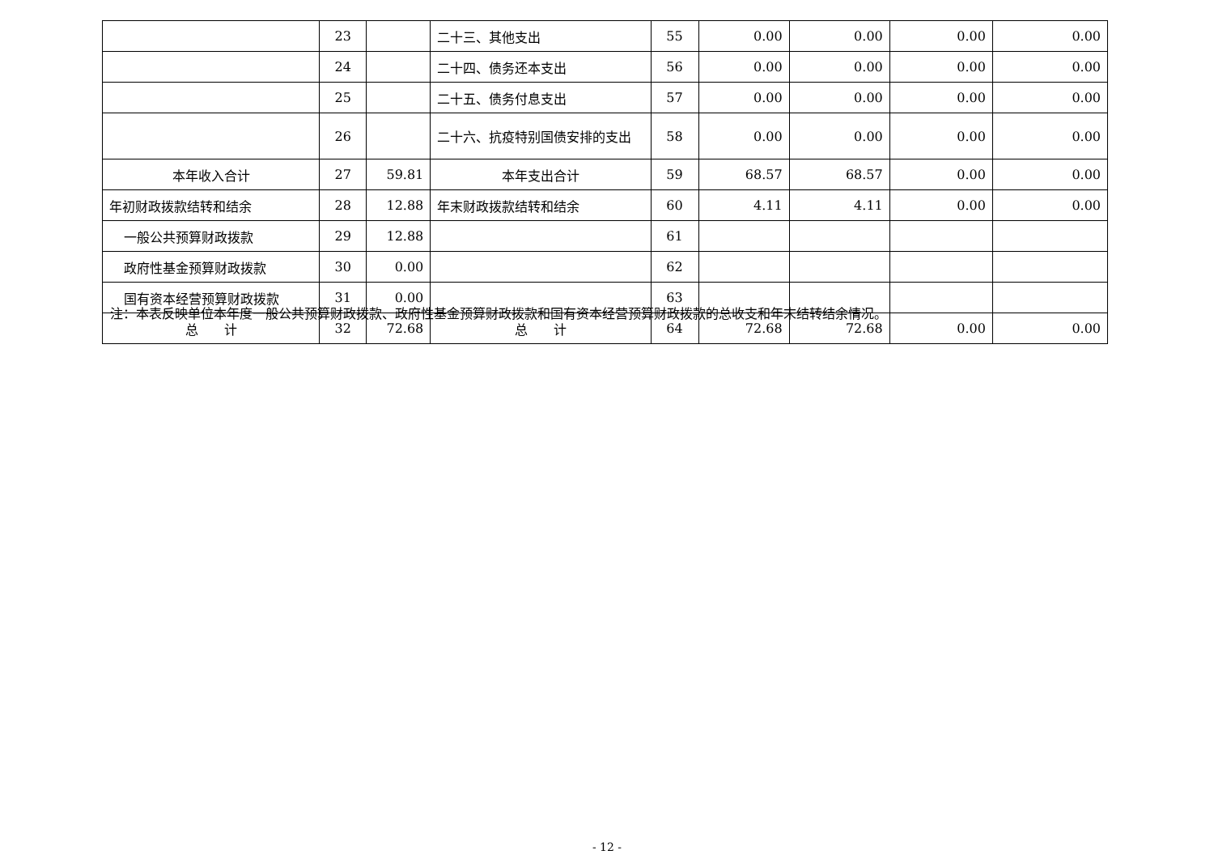| | 23 | | 二十三、其他支出 | 55 | 0.00 | 0.00 | 0.00 | 0.00 |
| | 24 | | 二十四、债务还本支出 | 56 | 0.00 | 0.00 | 0.00 | 0.00 |
| | 25 | | 二十五、债务付息支出 | 57 | 0.00 | 0.00 | 0.00 | 0.00 |
| | 26 | | 二十六、抗疫特别国债安排的支出 | 58 | 0.00 | 0.00 | 0.00 | 0.00 |
| 本年收入合计 | 27 | 59.81 | 本年支出合计 | 59 | 68.57 | 68.57 | 0.00 | 0.00 |
| 年初财政拨款结转和结余 | 28 | 12.88 | 年末财政拨款结转和结余 | 60 | 4.11 | 4.11 | 0.00 | 0.00 |
| 一般公共预算财政拨款 | 29 | 12.88 | | 61 | | | | |
| 政府性基金预算财政拨款 | 30 | 0.00 | | 62 | | | | |
| 国有资本经营预算财政拨款 | 31 | 0.00 | | 63 | | | | |
| 总 计 | 32 | 72.68 | 总 计 | 64 | 72.68 | 72.68 | 0.00 | 0.00 |
注：本表反映单位本年度一般公共预算财政拨款、政府性基金预算财政拨款和国有资本经营预算财政拨款的总收支和年末结转结余情况。
- 12 -